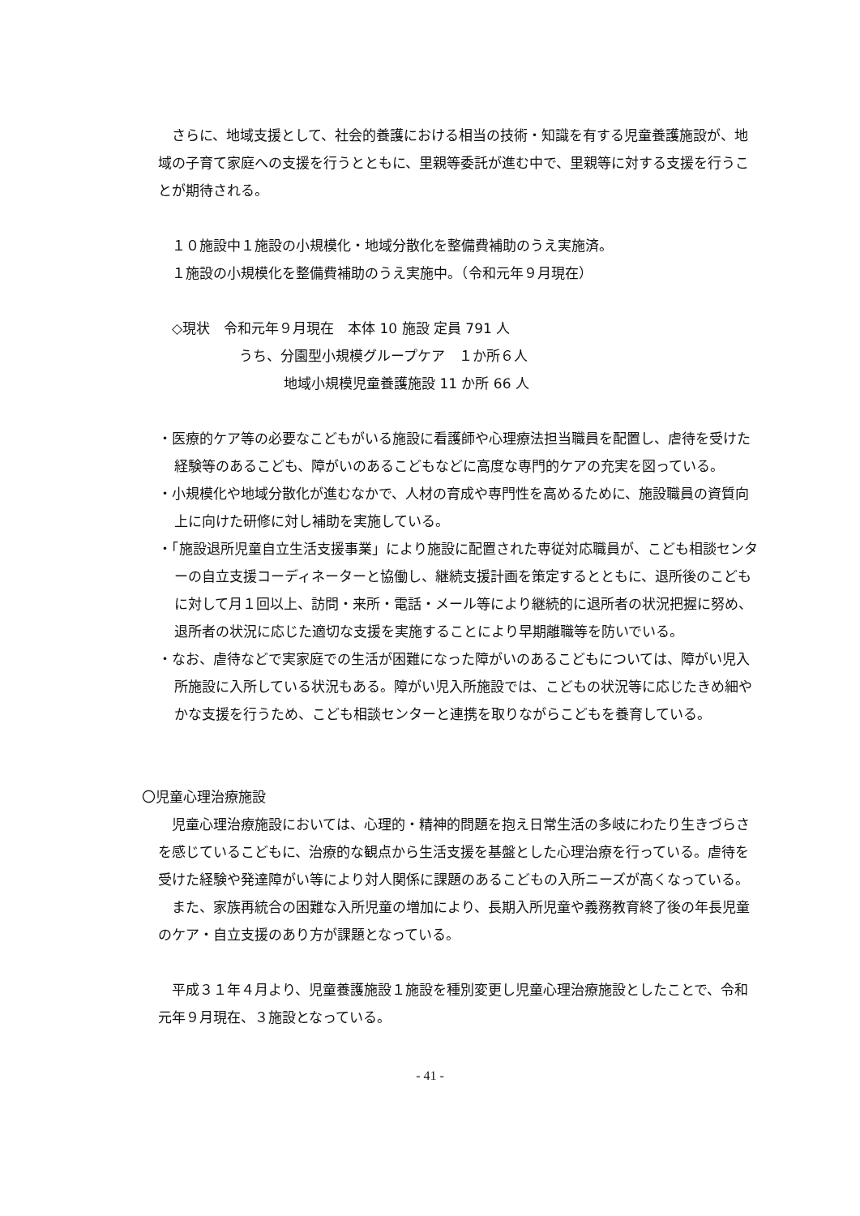さらに、地域支援として、社会的養護における相当の技術・知識を有する児童養護施設が、地域の子育て家庭への支援を行うとともに、里親等委託が進む中で、里親等に対する支援を行うことが期待される。
　１０施設中１施設の小規模化・地域分散化を整備費補助のうえ実施済。
　１施設の小規模化を整備費補助のうえ実施中。（令和元年９月現在）
　◇現状　令和元年９月現在　本体 10 施設 定員 791 人
うち、分園型小規模グループケア　１か所６人
地域小規模児童養護施設 11 か所 66 人
・医療的ケア等の必要なこどもがいる施設に看護師や心理療法担当職員を配置し、虐待を受けた経験等のあるこども、障がいのあるこどもなどに高度な専門的ケアの充実を図っている。
・小規模化や地域分散化が進むなかで、人材の育成や専門性を高めるために、施設職員の資質向上に向けた研修に対し補助を実施している。
・「施設退所児童自立生活支援事業」により施設に配置された専従対応職員が、こども相談センターの自立支援コーディネーターと協働し、継続支援計画を策定するとともに、退所後のこどもに対して月１回以上、訪問・来所・電話・メール等により継続的に退所者の状況把握に努め、退所者の状況に応じた適切な支援を実施することにより早期離職等を防いでいる。
・なお、虐待などで実家庭での生活が困難になった障がいのあるこどもについては、障がい児入所施設に入所している状況もある。障がい児入所施設では、こどもの状況等に応じたきめ細やかな支援を行うため、こども相談センターと連携を取りながらこどもを養育している。
〇児童心理治療施設
　児童心理治療施設においては、心理的・精神的問題を抱え日常生活の多岐にわたり生きづらさを感じているこどもに、治療的な観点から生活支援を基盤とした心理治療を行っている。虐待を受けた経験や発達障がい等により対人関係に課題のあるこどもの入所ニーズが高くなっている。
　また、家族再統合の困難な入所児童の増加により、長期入所児童や義務教育終了後の年長児童のケア・自立支援のあり方が課題となっている。
　平成３１年４月より、児童養護施設１施設を種別変更し児童心理治療施設としたことで、令和元年９月現在、３施設となっている。
- 41 -